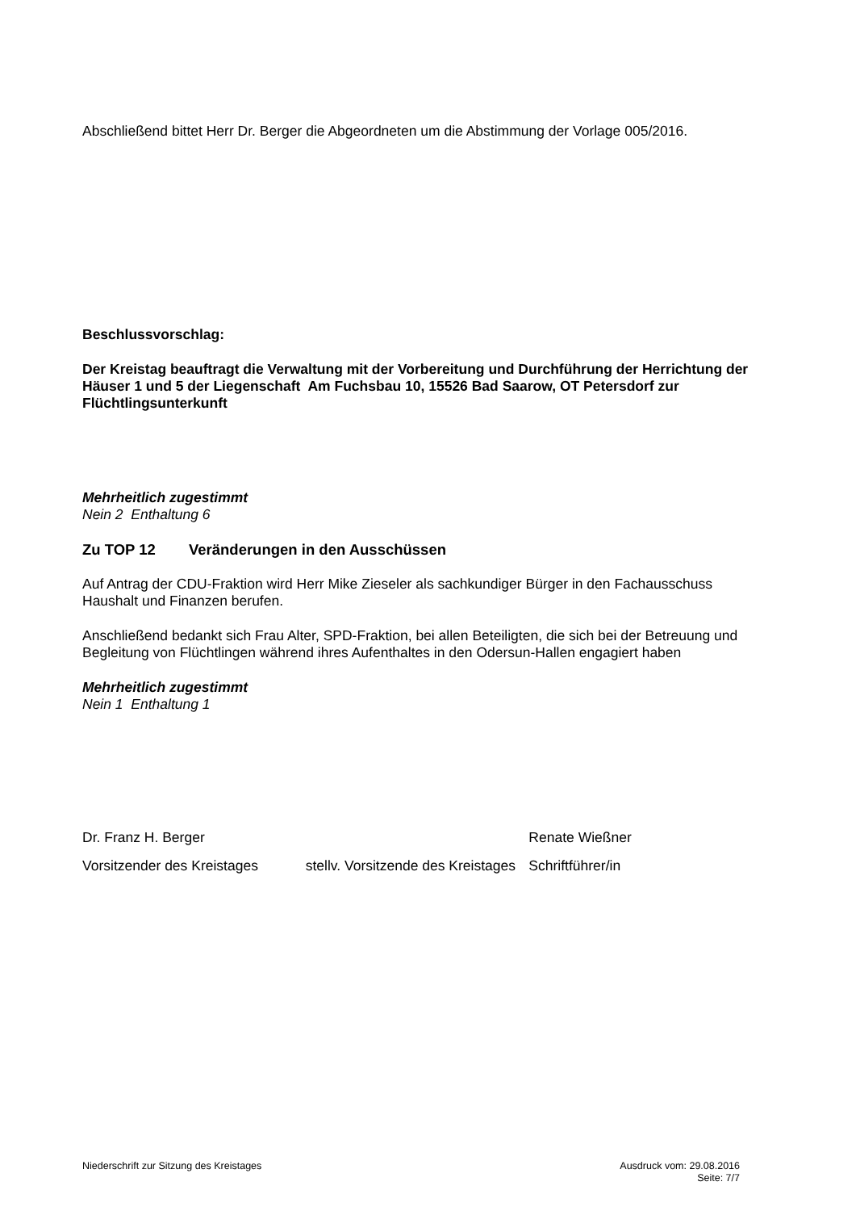Abschließend bittet Herr Dr. Berger die Abgeordneten um die Abstimmung der Vorlage 005/2016.
Beschlussvorschlag:
Der Kreistag beauftragt die Verwaltung mit der Vorbereitung und Durchführung der Herrichtung der Häuser 1 und 5 der Liegenschaft Am Fuchsbau 10, 15526 Bad Saarow, OT Petersdorf zur Flüchtlingsunterkunft
Mehrheitlich zugestimmt
Nein 2 Enthaltung 6
Zu TOP 12 Veränderungen in den Ausschüssen
Auf Antrag der CDU-Fraktion wird Herr Mike Zieseler als sachkundiger Bürger in den Fachausschuss Haushalt und Finanzen berufen.
Anschließend bedankt sich Frau Alter, SPD-Fraktion, bei allen Beteiligten, die sich bei der Betreuung und Begleitung von Flüchtlingen während ihres Aufenthaltes in den Odersun-Hallen engagiert haben
Mehrheitlich zugestimmt
Nein 1 Enthaltung 1
Dr. Franz H. Berger Renate Wießner
Vorsitzender des Kreistages stellv. Vorsitzende des Kreistages
Schriftführer/in
Niederschrift zur Sitzung des Kreistages
Ausdruck vom: 29.08.2016
Seite: 7/7